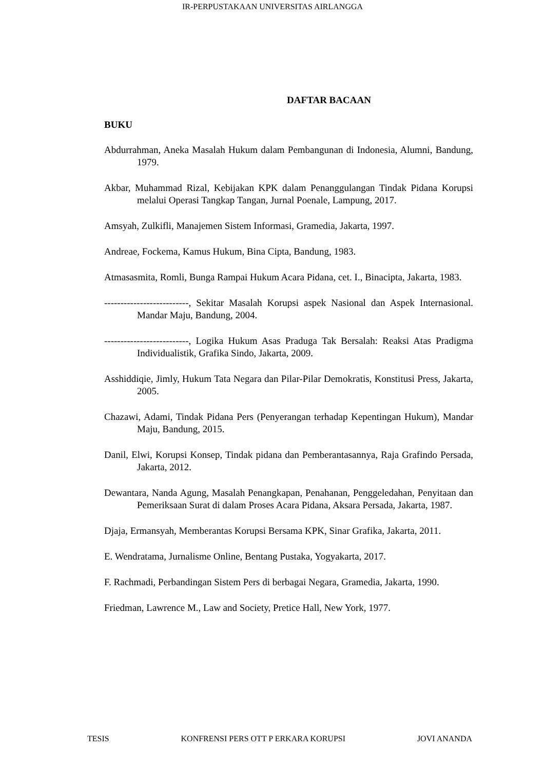IR-PERPUSTAKAAN UNIVERSITAS AIRLANGGA
DAFTAR BACAAN
BUKU
Abdurrahman, Aneka Masalah Hukum dalam Pembangunan di Indonesia, Alumni, Bandung, 1979.
Akbar, Muhammad Rizal, Kebijakan KPK dalam Penanggulangan Tindak Pidana Korupsi melalui Operasi Tangkap Tangan, Jurnal Poenale, Lampung, 2017.
Amsyah, Zulkifli, Manajemen Sistem Informasi, Gramedia, Jakarta, 1997.
Andreae, Fockema, Kamus Hukum, Bina Cipta, Bandung, 1983.
Atmasasmita, Romli, Bunga Rampai Hukum Acara Pidana, cet. I., Binacipta, Jakarta, 1983.
--------------------------, Sekitar Masalah Korupsi aspek Nasional dan Aspek Internasional. Mandar Maju, Bandung, 2004.
--------------------------, Logika Hukum Asas Praduga Tak Bersalah: Reaksi Atas Pradigma Individualistik, Grafika Sindo, Jakarta, 2009.
Asshiddiqie, Jimly, Hukum Tata Negara dan Pilar-Pilar Demokratis, Konstitusi Press, Jakarta, 2005.
Chazawi, Adami, Tindak Pidana Pers (Penyerangan terhadap Kepentingan Hukum), Mandar Maju, Bandung, 2015.
Danil, Elwi, Korupsi Konsep, Tindak pidana dan Pemberantasannya, Raja Grafindo Persada, Jakarta, 2012.
Dewantara, Nanda Agung, Masalah Penangkapan, Penahanan, Penggeledahan, Penyitaan dan Pemeriksaan Surat di dalam Proses Acara Pidana, Aksara Persada, Jakarta, 1987.
Djaja, Ermansyah, Memberantas Korupsi Bersama KPK, Sinar Grafika, Jakarta, 2011.
E. Wendratama, Jurnalisme Online, Bentang Pustaka, Yogyakarta, 2017.
F. Rachmadi, Perbandingan Sistem Pers di berbagai Negara, Gramedia, Jakarta, 1990.
Friedman, Lawrence M., Law and Society, Pretice Hall, New York, 1977.
TESIS KONFRENSI PERS OTT P ERKARA KORUPSI JOVI ANANDA